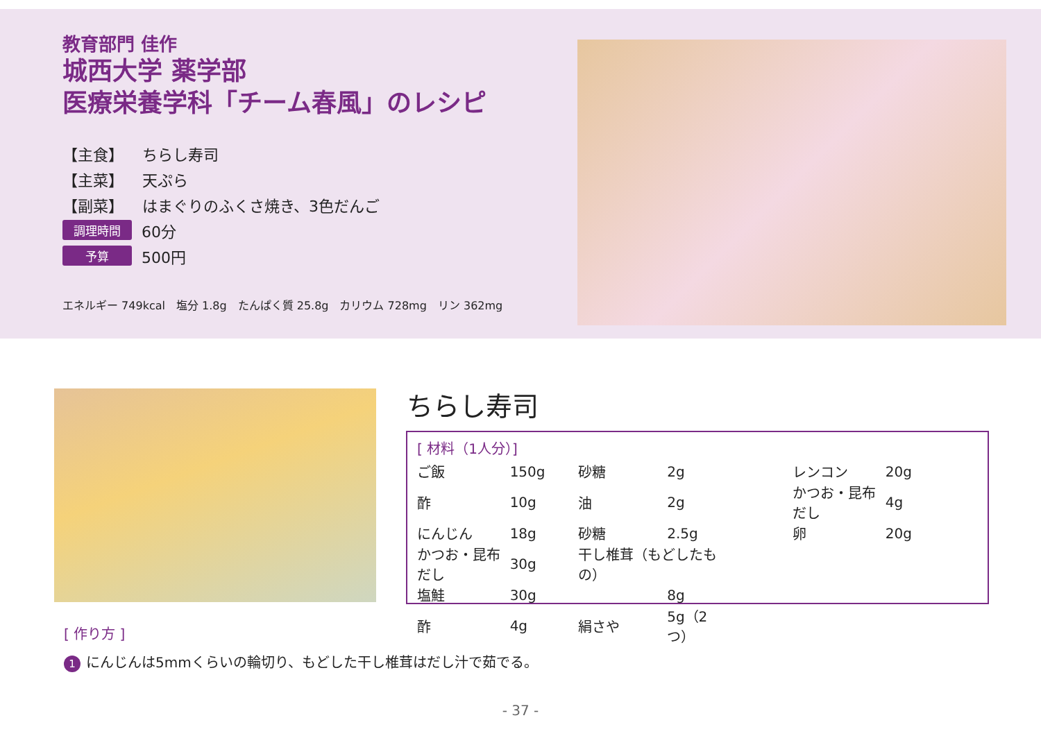教育部門 佳作
城西大学 薬学部
医療栄養学科「チーム春風」のレシピ
【主食】 ちらし寿司
【主菜】 天ぷら
【副菜】 はまぐりのふくさ焼き、3色だんご
調理時間 60分
予算 500円
エネルギー 749kcal　塩分 1.8g　たんぱく質 25.8g　カリウム 728mg　リン 362mg
ちらし寿司
[ 材料（1人分）]
| ご飯 | 150g | | 砂糖 | 2g | | レンコン | 20g |
| 酢 | 10g | | 油 | 2g | | かつお・昆布だし | 4g |
| にんじん | 18g | | 砂糖 | 2.5g | | 卵 | 20g |
| かつお・昆布だし | 30g | | 干し椎茸（もどしたもの） | | | | |
| 塩鮭 | 30g | | | 8g | | | |
| 酢 | 4g | | 絹さや | 5g（2つ） | | | |
[ 作り方 ]
1 にんじんは5mmくらいの輪切り、もどした干し椎茸はだし汁で茹でる。
- 37 -